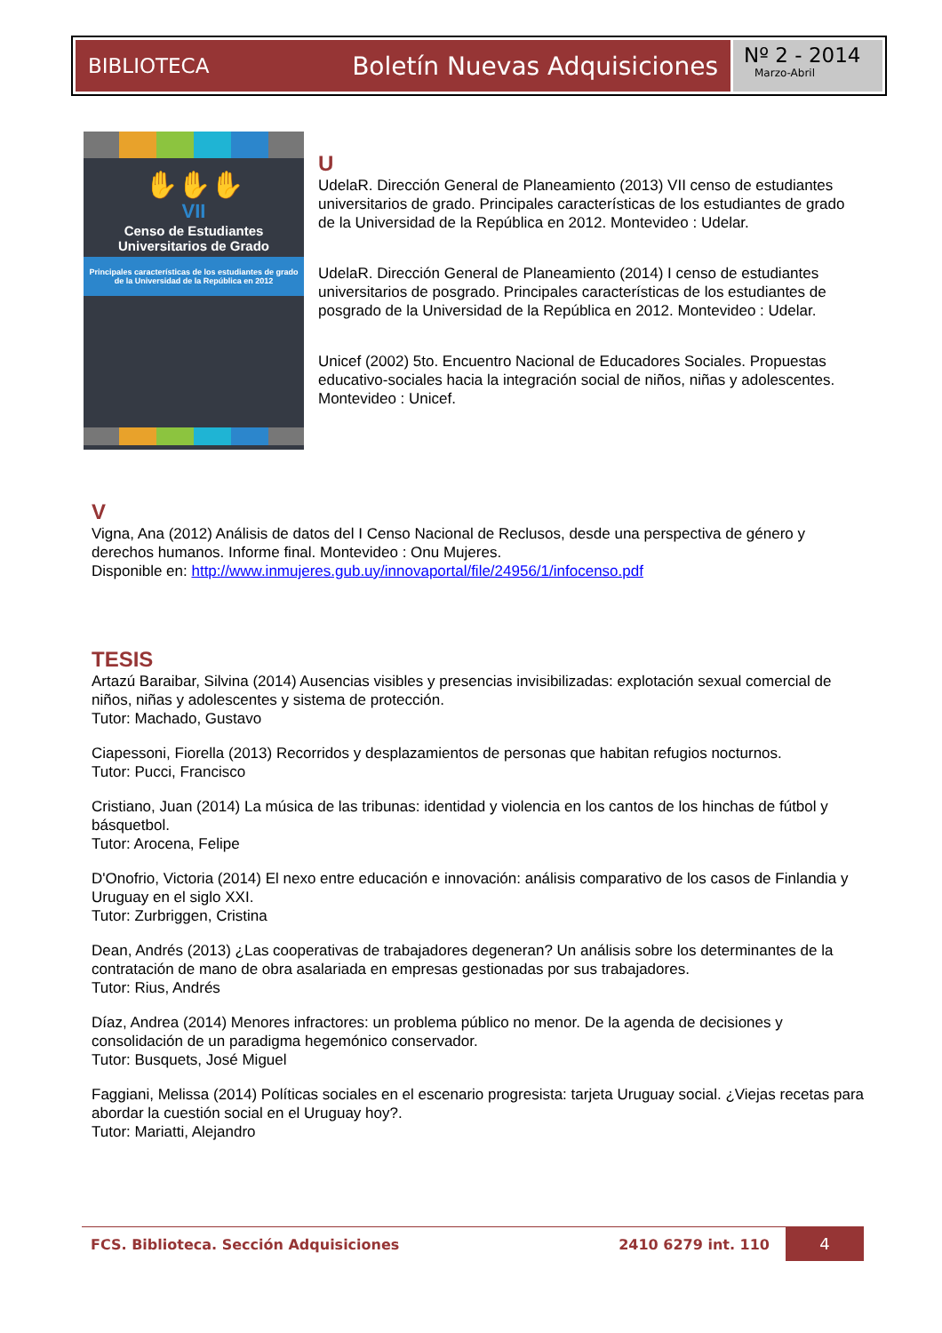BIBLIOTECA Boletín Nuevas Adquisiciones
Nº 2 - 2014
Marzo-Abril
✋✋✋
VII
Censo de Estudiantes
Universitarios de Grado
Principales características de los estudiantes de grado de la Universidad de la República en 2012
U
UdelaR. Dirección General de Planeamiento (2013) VII censo de estudiantes universitarios de grado. Principales características de los estudiantes de grado de la Universidad de la República en 2012. Montevideo : Udelar.
UdelaR. Dirección General de Planeamiento (2014) I censo de estudiantes universitarios de posgrado. Principales características de los estudiantes de posgrado de la Universidad de la República en 2012. Montevideo : Udelar.
Unicef (2002) 5to. Encuentro Nacional de Educadores Sociales. Propuestas educativo-sociales hacia la integración social de niños, niñas y adolescentes. Montevideo : Unicef.
V
Vigna, Ana (2012) Análisis de datos del I Censo Nacional de Reclusos, desde una perspectiva de género y derechos humanos. Informe final. Montevideo : Onu Mujeres.
Disponible en: http://www.inmujeres.gub.uy/innovaportal/file/24956/1/infocenso.pdf
TESIS
Artazú Baraibar, Silvina (2014) Ausencias visibles y presencias invisibilizadas: explotación sexual comercial de niños, niñas y adolescentes y sistema de protección.
Tutor: Machado, Gustavo
Ciapessoni, Fiorella (2013) Recorridos y desplazamientos de personas que habitan refugios nocturnos.
Tutor: Pucci, Francisco
Cristiano, Juan (2014) La música de las tribunas: identidad y violencia en los cantos de los hinchas de fútbol y básquetbol.
Tutor: Arocena, Felipe
D'Onofrio, Victoria (2014) El nexo entre educación e innovación: análisis comparativo de los casos de Finlandia y Uruguay en el siglo XXI.
Tutor: Zurbriggen, Cristina
Dean, Andrés (2013) ¿Las cooperativas de trabajadores degeneran? Un análisis sobre los determinantes de la contratación de mano de obra asalariada en empresas gestionadas por sus trabajadores.
Tutor: Rius, Andrés
Díaz, Andrea (2014) Menores infractores: un problema público no menor. De la agenda de decisiones y consolidación de un paradigma hegemónico conservador.
Tutor: Busquets, José Miguel
Faggiani, Melissa (2014) Políticas sociales en el escenario progresista: tarjeta Uruguay social. ¿Viejas recetas para abordar la cuestión social en el Uruguay hoy?.
Tutor: Mariatti, Alejandro
FCS. Biblioteca. Sección Adquisiciones 2410 6279 int. 110 4